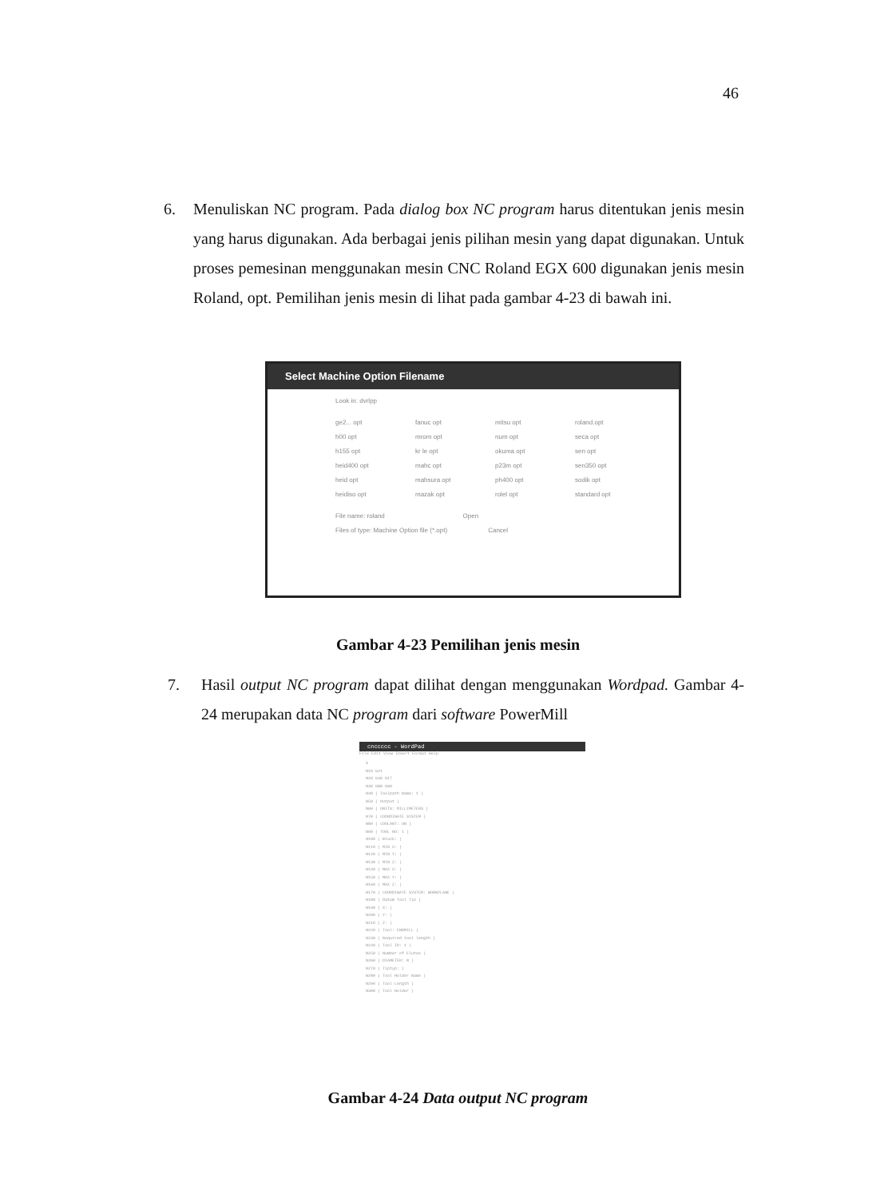46
6.
Menuliskan NC program. Pada dialog box NC program harus ditentukan jenis mesin yang harus digunakan. Ada berbagai jenis pilihan mesin yang dapat digunakan. Untuk proses pemesinan menggunakan mesin CNC Roland EGX 600 digunakan jenis mesin Roland, opt. Pemilihan jenis mesin di lihat pada gambar 4-23 di bawah ini.
Select Machine Option Filename
Look in: dvrlpp
ge2... opt fanuc opt mitsu opt roland.opt h00 opt mrom opt num opt seca opt h155 opt kr le opt okuma opt sen opt heid400 opt mahc opt p23m opt sen350 opt heid opt mahsura opt ph400 opt sodik opt heidiso opt mazak opt rolel opt standard opt
File name: roland Open
Files of type: Machine Option file (*.opt) Cancel
Gambar 4-23 Pemilihan jenis mesin
7.
Hasil output NC program dapat dilihat dengan menggunakan Wordpad. Gambar 4-24 merupakan data NC program dari software PowerMill
cnccccc - WordPad
File Edit View Insert Format Help
%
N10 G21
N20 G40 G17
N30 G80 G90
N40 ( Toolpath Name: 1 )
N50 ( Output )
N60 ( UNITS: MILLIMETERS )
N70 ( COORDINATE SYSTEM )
N80 ( COOLANT: ON )
N90 ( TOOL NO: 1 )
N100 ( Block: )
N110 ( MIN X: )
N120 ( MIN Y: )
N130 ( MIN Z: )
N140 ( MAX X: )
N150 ( MAX Y: )
N160 ( MAX Z: )
N170 ( COORDINATE SYSTEM: WORKPLANE )
N180 ( Datum Tool Tip )
N190 ( X: )
N200 ( Y: )
N210 ( Z: )
N220 ( Tool: ENDMILL )
N230 ( Required tool length )
N240 ( Tool ID: 1 )
N250 ( Number of Flutes )
N260 ( DIAMETER: 8 )
N270 ( Tiptyp: )
N280 ( Tool Holder Name )
N290 ( Tool Length )
N300 ( Tool Holder )
Gambar 4-24 Data output NC program